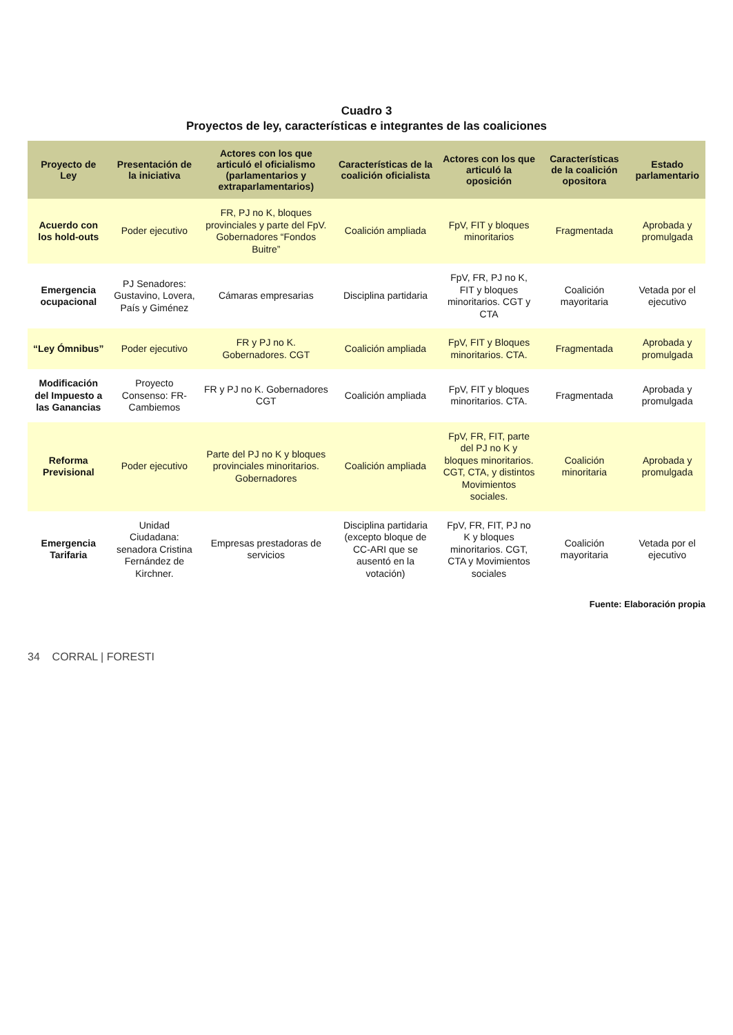Cuadro 3
Proyectos de ley, características e integrantes de las coaliciones
| Proyecto de Ley | Presentación de la iniciativa | Actores con los que articuló el oficialismo (parlamentarios y extraparlamentarios) | Características de la coalición oficialista | Actores con los que articuló la oposición | Características de la coalición opositora | Estado parlamentario |
| --- | --- | --- | --- | --- | --- | --- |
| Acuerdo con los hold-outs | Poder ejecutivo | FR, PJ no K, bloques provinciales y parte del FpV. Gobernadores “Fondos Buitre” | Coalición ampliada | FpV, FIT y bloques minoritarios | Fragmentada | Aprobada y promulgada |
| Emergencia ocupacional | PJ Senadores: Gustavino, Lovera, País y Giménez | Cámaras empresarias | Disciplina partidaria | FpV, FR, PJ no K, FIT y bloques minoritarios. CGT y CTA | Coalición mayoritaria | Vetada por el ejecutivo |
| “Ley Ómnibus” | Poder ejecutivo | FR y PJ no K. Gobernadores. CGT | Coalición ampliada | FpV, FIT y Bloques minoritarios. CTA. | Fragmentada | Aprobada y promulgada |
| Modificación del Impuesto a las Ganancias | Proyecto Consenso: FR-Cambiemos | FR y PJ no K. Gobernadores CGT | Coalición ampliada | FpV, FIT y bloques minoritarios. CTA. | Fragmentada | Aprobada y promulgada |
| Reforma Previsional | Poder ejecutivo | Parte del PJ no K y bloques provinciales minoritarios. Gobernadores | Coalición ampliada | FpV, FR, FIT, parte del PJ no K y bloques minoritarios. CGT, CTA, y distintos Movimientos sociales. | Coalición minoritaria | Aprobada y promulgada |
| Emergencia Tarifaria | Unidad Ciudadana: senadora Cristina Fernández de Kirchner. | Empresas prestadoras de servicios | Disciplina partidaria (excepto bloque de CC-ARI que se ausentó en la votación) | FpV, FR, FIT, PJ no K y bloques minoritarios. CGT, CTA y Movimientos sociales | Coalición mayoritaria | Vetada por el ejecutivo |
Fuente: Elaboración propia
34 CORRAL | FORESTI